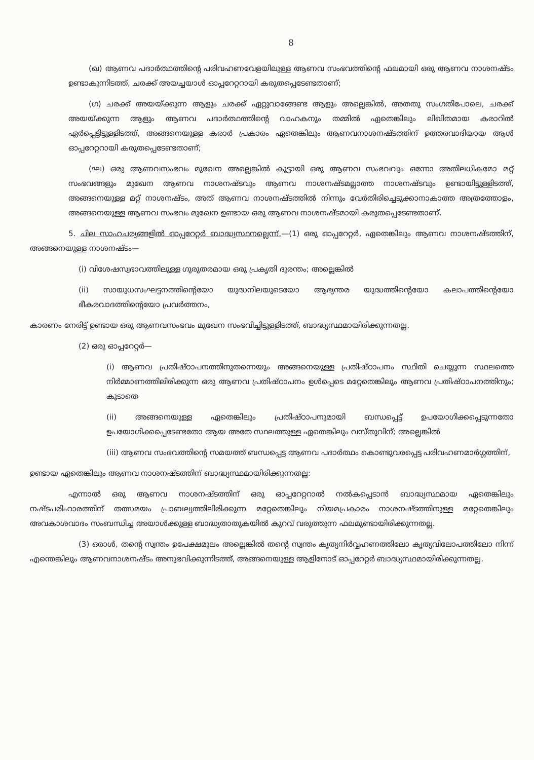8
(ഖ) ആണവ പദാർത്ഥത്തിന്റെ പരിവഹണവേളയിലുള്ള ആണവ സംഭവത്തിന്റെ ഫലമായി ഒരു ആണവ നാശനഷ്ടം ഉണ്ടാകുന്നിടത്ത്, ചരക്ക് അയച്ചയാൾ ഓപ്പറേറ്ററായി കരുതപ്പെടേണ്ടതാണ്;
(ഗ) ചരക്ക് അയയ്ക്കുന്ന ആളും ചരക്ക് ഏറ്റുവാങ്ങേണ്ട ആളും അല്ലെങ്കിൽ, അതതു സംഗതിപോലെ, ചരക്ക് അയയ്ക്കുന്ന ആളും ആണവ പദാർത്ഥത്തിന്റെ വാഹകനും തമ്മിൽ ഏതെങ്കിലും ലിഖിതമായ കരാറിൽ ഏർപ്പെട്ടിട്ടുള്ളിടത്ത്, അങ്ങനെയുള്ള കരാർ പ്രകാരം ഏതെങ്കിലും ആണവനാശനഷ്ടത്തിന് ഉത്തരവാദിയായ ആൾ ഓപ്പറേറ്ററായി കരുതപ്പെടേണ്ടതാണ്;
(ഘ) ഒരു ആണവസംഭവം മുഖേന അല്ലെങ്കിൽ കൂട്ടായി ഒരു ആണവ സംഭവവും ഒന്നോ അതിലധികമോ മറ്റ് സംഭവങ്ങളും മുഖേന ആണവ നാശനഷ്ടവും ആണവ നാശനഷ്ടമല്ലാത്ത നാശനഷ്ടവും ഉണ്ടായിട്ടുള്ളിടത്ത്, അങ്ങനെയുള്ള മറ്റ് നാശനഷ്ടം, അത് ആണവ നാശനഷ്ടത്തിൽ നിന്നും വേർതിരിച്ചെടുക്കാനാകാത്ത അത്രത്തോളം, അങ്ങനെയുള്ള ആണവ സംഭവം മുഖേന ഉണ്ടായ ഒരു ആണവ നാശനഷ്ടമായി കരുതപ്പെടേണ്ടതാണ്.
5. ചില സാഹചര്യങ്ങളിൽ ഓപ്പറേറ്റർ ബാദ്ധ്യസ്ഥനല്ലെന്ന്.—(1) ഒരു ഓപ്പറേറ്റർ, ഏതെങ്കിലും ആണവ നാശനഷ്ടത്തിന്, അങ്ങനെയുള്ള നാശനഷ്ടം—
(i) വിശേഷസ്വഭാവത്തിലുള്ള ഗുരുതരമായ ഒരു പ്രകൃതി ദുരന്തം; അല്ലെങ്കിൽ
(ii) സായുധസംഘട്ടനത്തിന്റെയോ യുദ്ധനിലയുടെയോ ആഭ്യന്തര യുദ്ധത്തിന്റെയോ കലാപത്തിന്റെയോ ഭീകരവാദത്തിന്റെയോ പ്രവർത്തനം,
കാരണം നേരിട്ട് ഉണ്ടായ ഒരു ആണവസംഭവം മുഖേന സംഭവിച്ചിട്ടുള്ളിടത്ത്, ബാദ്ധ്യസ്ഥമായിരിക്കുന്നതല്ല.
(2) ഒരു ഓപ്പറേറ്റർ—
(i) ആണവ പ്രതിഷ്ഠാപനത്തിനുതന്നെയും അങ്ങനെയുള്ള പ്രതിഷ്ഠാപനം സ്ഥിതി ചെയ്യുന്ന സ്ഥലത്തെ നിർമ്മാണത്തിലിരിക്കുന്ന ഒരു ആണവ പ്രതിഷ്ഠാപനം ഉൾപ്പെടെ മറ്റേതെങ്കിലും ആണവ പ്രതിഷ്ഠാപനത്തിനും; കൂടാതെ
(ii) അങ്ങനെയുള്ള ഏതെങ്കിലും പ്രതിഷ്ഠാപനുമായി ബന്ധപ്പെട്ട് ഉപയോഗിക്കപ്പെടുന്നതോ ഉപയോഗിക്കപ്പെടേണ്ടതോ ആയ അതേ സ്ഥലത്തുള്ള ഏതെങ്കിലും വസ്തുവിന്; അല്ലെങ്കിൽ
(iii) ആണവ സംഭവത്തിന്റെ സമയത്ത് ബന്ധപ്പെട്ട ആണവ പദാർത്ഥം കൊണ്ടുവരപ്പെട്ട പരിവഹണമാർഗ്ഗത്തിന്,
ഉണ്ടായ ഏതെങ്കിലും ആണവ നാശനഷ്ടത്തിന് ബാദ്ധ്യസ്ഥമായിരിക്കുന്നതല്ല:
എന്നാൽ ഒരു ആണവ നാശനഷ്ടത്തിന് ഒരു ഓപ്പറേറ്ററാൽ നൽകപ്പെടാൻ ബാദ്ധ്യസ്ഥമായ ഏതെങ്കിലും നഷ്ടപരിഹാരത്തിന് തത്സമയം പ്രാബല്യത്തിലിരിക്കുന്ന മറ്റേതെങ്കിലും നിയമപ്രകാരം നാശനഷ്ടത്തിനുള്ള മറ്റേതെങ്കിലും അവകാശവാദം സംബന്ധിച്ച അയാൾക്കുള്ള ബാദ്ധ്യതാതുകയിൽ കുറവ് വരുത്തുന്ന ഫലമുണ്ടായിരിക്കുന്നതല്ല.
(3) ഒരാൾ, തന്റെ സ്വന്തം ഉപേക്ഷമൂലം അല്ലെങ്കിൽ തന്റെ സ്വന്തം കൃത്യനിർവ്വഹണത്തിലോ കൃത്യവിലോപത്തിലോ നിന്ന് എന്തെങ്കിലും ആണവനാശനഷ്ടം അനുഭവിക്കുന്നിടത്ത്, അങ്ങനെയുള്ള ആളിനോട് ഓപ്പറേറ്റർ ബാദ്ധ്യസ്ഥമായിരിക്കുന്നതല്ല.